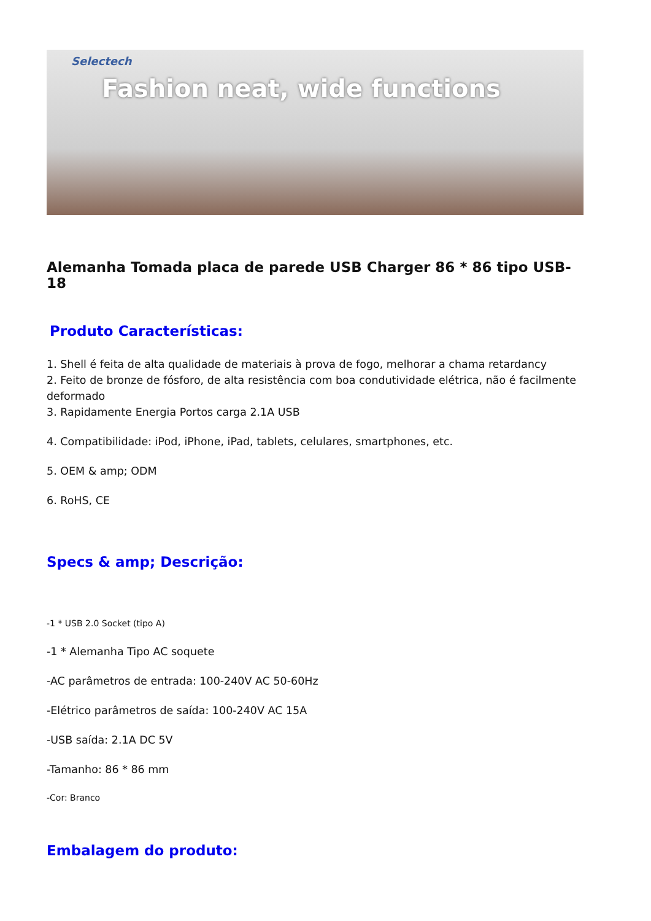Selectech Fashion neat, wide functions
Alemanha Tomada placa de parede USB Charger 86 * 86 tipo USB-18
Produto Características:
1. Shell é feita de alta qualidade de materiais à prova de fogo, melhorar a chama retardancy
2. Feito de bronze de fósforo, de alta resistência com boa condutividade elétrica, não é facilmente deformado
3. Rapidamente Energia Portos carga 2.1A USB
4. Compatibilidade: iPod, iPhone, iPad, tablets, celulares, smartphones, etc.
5. OEM & amp; ODM
6. RoHS, CE
Specs & amp; Descrição:
-1 * USB 2.0 Socket (tipo A)
-1 * Alemanha Tipo AC soquete
-AC parâmetros de entrada: 100-240V AC 50-60Hz
-Elétrico parâmetros de saída: 100-240V AC 15A
-USB saída: 2.1A DC 5V
-Tamanho: 86 * 86 mm
-Cor: Branco
Embalagem do produto: